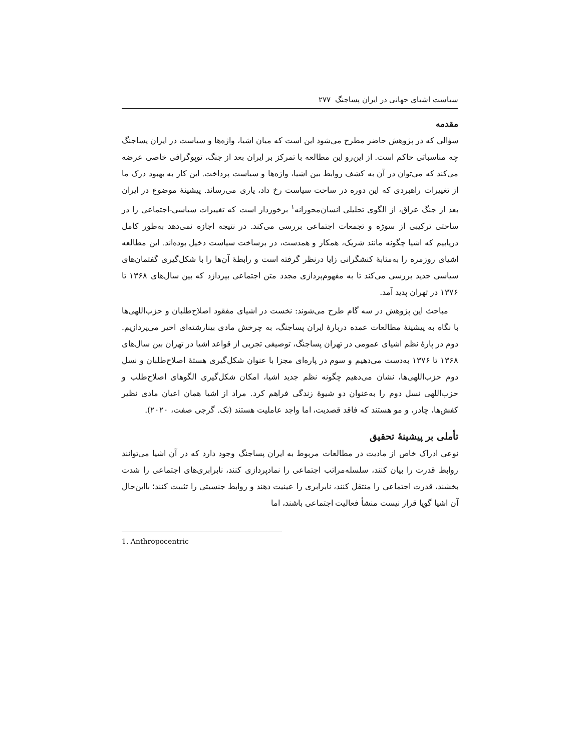سیاست اشیای جهانی در ایران پساجنگ ۲۷۷
مقدمه
سؤالی که در پژوهش حاضر مطرح می‌شود این است که میان اشیا، واژه‌ها و سیاست در ایران پساجنگ چه مناسباتی حاکم است. از این‌رو این مطالعه با تمرکز بر ایران بعد از جنگ، توپوگرافی خاصی عرضه می‌کند که می‌توان در آن به کشف روابط بین اشیا، واژه‌ها و سیاست پرداخت. این کار به بهبود درک ما از تغییرات راهبردی که این دوره در ساحت سیاست رخ داد، یاری می‌رساند. پیشینهٔ موضوع در ایران بعد از جنگ عراق، از الگوی تحلیلی انسان‌محورانه<sup>۱</sup> برخوردار است که تغییرات سیاسی-اجتماعی را در ساحتی ترکیبی از سوژه و تجمعات اجتماعی بررسی می‌کند. در نتیجه اجازه نمی‌دهد به‌طور کامل دریابیم که اشیا چگونه مانند شریک، همکار و همدست، در برساخت سیاست دخیل بوده‌اند. این مطالعه اشیای روزمره را به‌مثابهٔ کنشگرانی زایا درنظر گرفته است و رابطهٔ آن‌ها را با شکل‌گیری گفتمان‌های سیاسی جدید بررسی می‌کند تا به مفهوم‌پردازی مجدد متن اجتماعی بپردازد که بین سال‌های ۱۳۶۸ تا ۱۳۷۶ در تهران پدید آمد.
مباحث این پژوهش در سه گام طرح می‌شوند: نخست در اشیای مفقود اصلاح‌طلبان و حزب‌اللهی‌ها با نگاه به پیشینهٔ مطالعات عمده دربارهٔ ایران پساجنگ، به چرخش مادی بینارشته‌ای اخیر می‌پردازیم. دوم در پارهٔ نظم اشیای عمومی در تهران پساجنگ، توصیفی تجربی از قواعد اشیا در تهران بین سال‌های ۱۳۶۸ تا ۱۳۷۶ به‌دست می‌دهیم و سوم در پاره‌ای مجزا با عنوان شکل‌گیری هستهٔ اصلاح‌طلبان و نسل دوم حزب‌اللهی‌ها، نشان می‌دهیم چگونه نظم جدید اشیا، امکان شکل‌گیری الگوهای اصلاح‌طلب و حزب‌اللهی نسل دوم را به‌عنوان دو شیوهٔ زندگی فراهم کرد. مراد از اشیا همان اعیان مادی نظیر کفش‌ها، چادر، و مو هستند که فاقد قصدیت، اما واجد عاملیت هستند (نک. گرجی صفت، ۲۰۲۰).
تأملی بر پیشینهٔ تحقیق
نوعی ادراک خاص از مادیت در مطالعات مربوط به ایران پساجنگ وجود دارد که در آن اشیا می‌توانند روابط قدرت را بیان کنند، سلسله‌مراتب اجتماعی را نمادپردازی کنند، نابرابری‌های اجتماعی را شدت بخشند، قدرت اجتماعی را منتقل کنند، نابرابری را عینیت دهند و روابط جنسیتی را تثبیت کنند؛ بااین‌حال آن اشیا گویا قرار نیست منشأ فعالیت اجتماعی باشند، اما
1. Anthropocentric